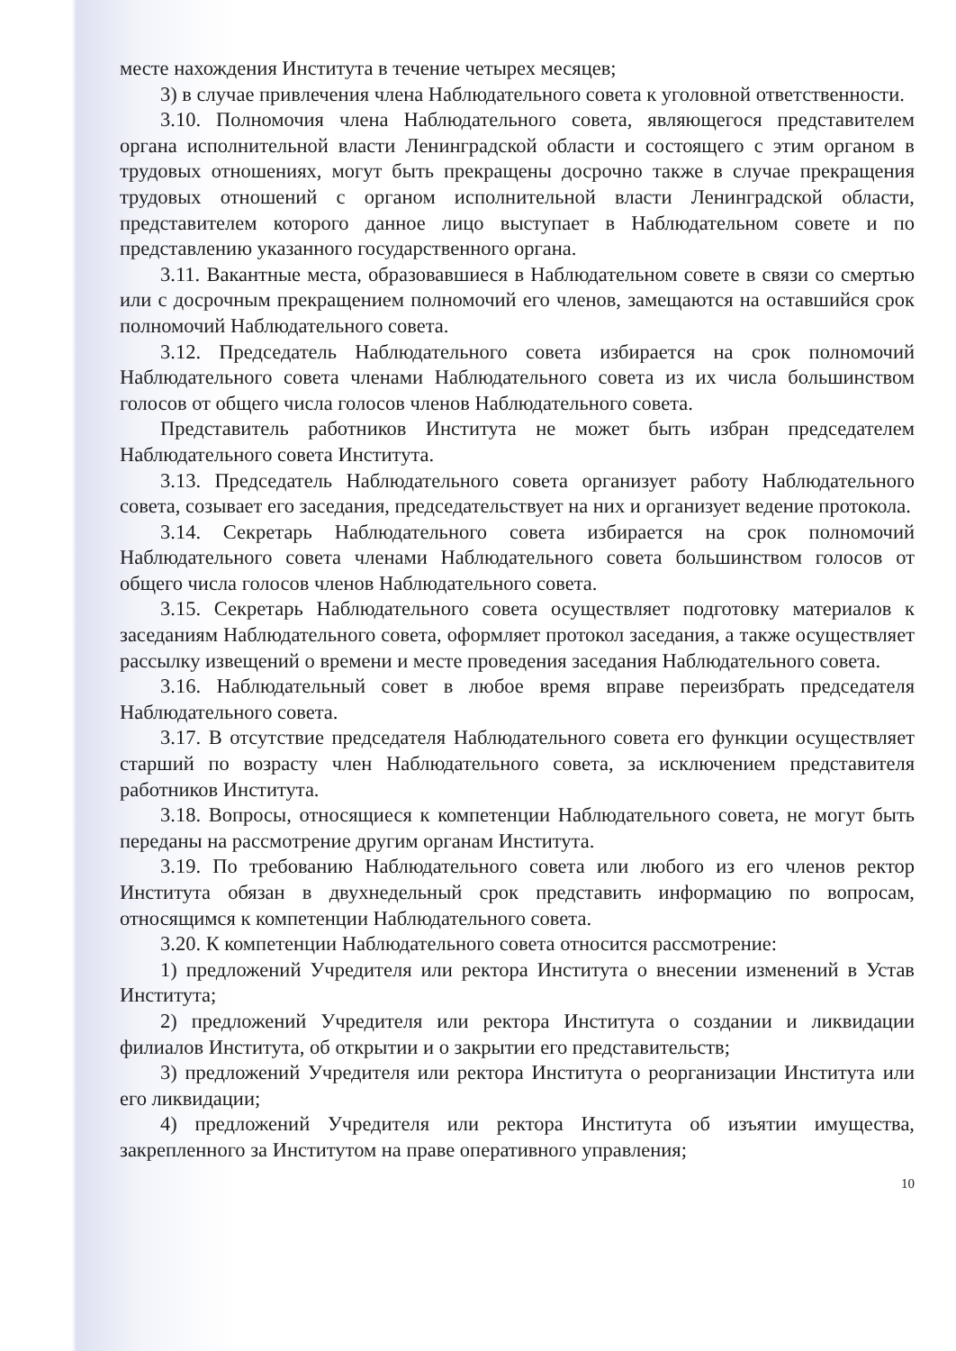месте нахождения Института в течение четырех месяцев;
3) в случае привлечения члена Наблюдательного совета к уголовной ответственности.
3.10. Полномочия члена Наблюдательного совета, являющегося представителем органа исполнительной власти Ленинградской области и состоящего с этим органом в трудовых отношениях, могут быть прекращены досрочно также в случае прекращения трудовых отношений с органом исполнительной власти Ленинградской области, представителем которого данное лицо выступает в Наблюдательном совете и по представлению указанного государственного органа.
3.11. Вакантные места, образовавшиеся в Наблюдательном совете в связи со смертью или с досрочным прекращением полномочий его членов, замещаются на оставшийся срок полномочий Наблюдательного совета.
3.12. Председатель Наблюдательного совета избирается на срок полномочий Наблюдательного совета членами Наблюдательного совета из их числа большинством голосов от общего числа голосов членов Наблюдательного совета.
Представитель работников Института не может быть избран председателем Наблюдательного совета Института.
3.13. Председатель Наблюдательного совета организует работу Наблюдательного совета, созывает его заседания, председательствует на них и организует ведение протокола.
3.14. Секретарь Наблюдательного совета избирается на срок полномочий Наблюдательного совета членами Наблюдательного совета большинством голосов от общего числа голосов членов Наблюдательного совета.
3.15. Секретарь Наблюдательного совета осуществляет подготовку материалов к заседаниям Наблюдательного совета, оформляет протокол заседания, а также осуществляет рассылку извещений о времени и месте проведения заседания Наблюдательного совета.
3.16. Наблюдательный совет в любое время вправе переизбрать председателя Наблюдательного совета.
3.17. В отсутствие председателя Наблюдательного совета его функции осуществляет старший по возрасту член Наблюдательного совета, за исключением представителя работников Института.
3.18. Вопросы, относящиеся к компетенции Наблюдательного совета, не могут быть переданы на рассмотрение другим органам Института.
3.19. По требованию Наблюдательного совета или любого из его членов ректор Института обязан в двухнедельный срок представить информацию по вопросам, относящимся к компетенции Наблюдательного совета.
3.20. К компетенции Наблюдательного совета относится рассмотрение:
1) предложений Учредителя или ректора Института о внесении изменений в Устав Института;
2) предложений Учредителя или ректора Института о создании и ликвидации филиалов Института, об открытии и о закрытии его представительств;
3) предложений Учредителя или ректора Института о реорганизации Института или его ликвидации;
4) предложений Учредителя или ректора Института об изъятии имущества, закрепленного за Институтом на праве оперативного управления;
10